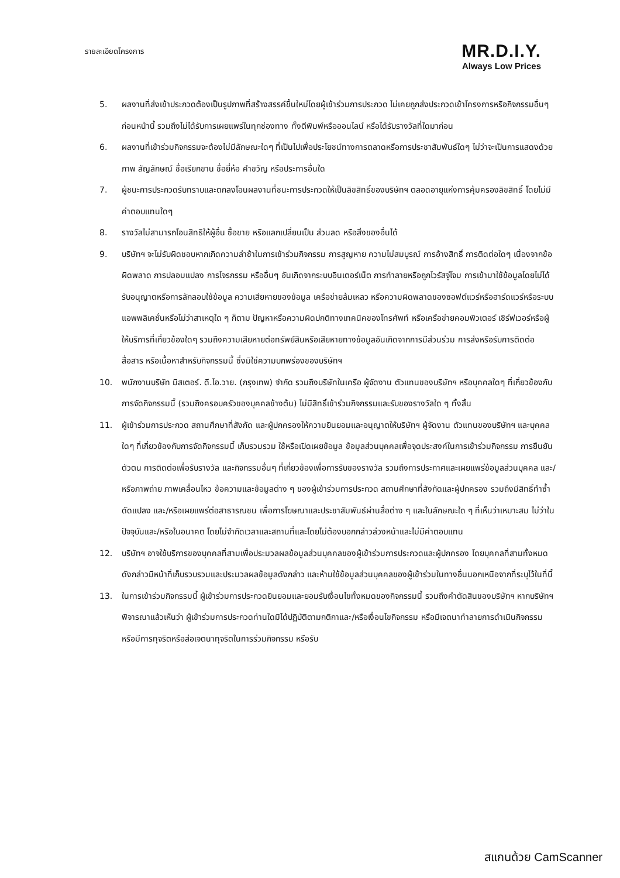รายละเอียดโครงการ
MR.D.I.Y.
Always Low Prices
5. ผลงานที่ส่งเข้าประกวดต้องเป็นรูปภาพที่สร้างสรรค์ขึ้นใหม่โดยผู้เข้าร่วมการประกวด ไม่เคยถูกส่งประกวดเข้าโครงการหรือกิจกรรมอื่นๆ ก่อนหน้านี้ รวมถึงไม่ได้รับการเผยแพร่ในทุกช่องทาง ทั้งตีพิมพ์หรือออนไลน์ หรือได้รับรางวัลที่ใดมาก่อน
6. ผลงานที่เข้าร่วมกิจกรรมจะต้องไม่มีลักษณะใดๆ ที่เป็นไปเพื่อประโยชน์ทางการตลาดหรือการประชาสัมพันธ์ใดๆ ไม่ว่าจะเป็นการแสดงด้วยภาพ สัญลักษณ์ ชื่อเรียกขาน ชื่อยี่ห้อ คำขวัญ หรือประการอื่นใด
7. ผู้ชนะการประกวดรับทราบและตกลงโอนผลงานที่ชนะการประกวดให้เป็นลิขสิทธิ์ของบริษัทฯ ตลอดอายุแห่งการคุ้มครองลิขสิทธิ์ โดยไม่มีค่าตอบแทนใดๆ
8. รางวัลไม่สามารถโอนสิทธิให้ผู้อื่น ซื้อขาย หรือแลกเปลี่ยนเป็น ส่วนลด หรือสิ่งของอื่นได้
9. บริษัทฯ จะไม่รับผิดชอบหากเกิดความล่าช้าในการเข้าร่วมกิจกรรม การสูญหาย ความไม่สมบูรณ์ การอ้างสิทธิ์ การติดต่อใดๆ เนื่องจากข้อผิดพลาด การปลอมแปลง การโจรกรรม หรืออื่นๆ อันเกิดจากระบบอินเตอร์เน็ต การทำลายหรือถูกไวรัสจู่โจม การเข้ามาใช้ข้อมูลโดยไม่ได้รับอนุญาตหรือการลักลอบใช้ข้อมูล ความเสียหายของข้อมูล เครือข่ายล้มเหลว หรือความผิดพลาดของซอฟต์แวร์หรือฮาร์ดแวร์หรือระบบแอพพลิเคชั่นหรือไม่ว่าสาเหตุใด ๆ ก็ตาม ปัญหาหรือความผิดปกติทางเทคนิคของโทรศัพท์ หรือเครือข่ายคอมพิวเตอร์ เซิร์ฟเวอร์หรือผู้ให้บริการที่เกี่ยวข้องใดๆ รวมถึงความเสียหายต่อทรัพย์สินหรือเสียหายทางข้อมูลอันเกิดจากการมีส่วนร่วม การส่งหรือรับการติดต่อสื่อสาร หรือเนื้อหาสำหรับกิจกรรมนี้ ซึ่งมิใช่ความบกพร่องของบริษัทฯ
10. พนักงานบริษัท มิสเตอร์. ดี.ไอ.วาย. (กรุงเทพ) จำกัด รวมถึงบริษัทในเครือ ผู้จัดงาน ตัวแทนของบริษัทฯ หรือบุคคลใดๆ ที่เกี่ยวข้องกับการจัดกิจกรรมนี้ (รวมถึงครอบครัวของบุคคลข้างต้น) ไม่มีสิทธิ์เข้าร่วมกิจกรรมและรับของรางวัลใด ๆ ทั้งสิ้น
11. ผู้เข้าร่วมการประกวด สถานศึกษาที่สังกัด และผู้ปกครองให้ความยินยอมและอนุญาตให้บริษัทฯ ผู้จัดงาน ตัวแทนของบริษัทฯ และบุคคลใดๆ ที่เกี่ยวข้องกับการจัดกิจกรรมนี้ เก็บรวมรวม ใช้หรือเปิดเผยข้อมูล ข้อมูลส่วนบุคคลเพื่อจุดประสงค์ในการเข้าร่วมกิจกรรม การยืนยันตัวตน การติดต่อเพื่อรับรางวัล และกิจกรรมอื่นๆ ที่เกี่ยวข้องเพื่อการรับของรางวัล รวมถึงการประกาศและเผยแพร่ข้อมูลส่วนบุคคล และ/หรือภาพถ่าย ภาพเคลื่อนไหว ข้อความและข้อมูลต่าง ๆ ของผู้เข้าร่วมการประกวด สถานศึกษาที่สังกัดและผู้ปกครอง รวมถึงมีสิทธิ์ทำซ้ำ ดัดแปลง และ/หรือเผยแพร่ต่อสาธารณชน เพื่อการโฆษณาและประชาสัมพันธ์ผ่านสื่อต่าง ๆ และในลักษณะใด ๆ ที่เห็นว่าเหมาะสม ไม่ว่าในปัจจุบันและ/หรือในอนาคต โดยไม่จำกัดเวลาและสถานที่และโดยไม่ต้องบอกกล่าวล่วงหน้าและไม่มีค่าตอบแทน
12. บริษัทฯ อาจใช้บริการของบุคคลที่สามเพื่อประมวลผลข้อมูลส่วนบุคคลของผู้เข้าร่วมการประกวดและผู้ปกครอง โดยบุคคลที่สามทั้งหมดดังกล่าวมีหน้าที่เก็บรวบรวมและประมวลผลข้อมูลดังกล่าว และห้ามใช้ข้อมูลส่วนบุคคลของผู้เข้าร่วมในทางอื่นนอกเหนือจากที่ระบุไว้ในที่นี้
13. ในการเข้าร่วมกิจกรรมนี้ ผู้เข้าร่วมการประกวดยินยอมและยอมรับเงื่อนไขทั้งหมดของกิจกรรมนี้ รวมถึงคำตัดสินของบริษัทฯ หากบริษัทฯ พิจารณาแล้วเห็นว่า ผู้เข้าร่วมการประกวดท่านใดมิได้ปฏิบัติตามกติกาและ/หรือเงื่อนไขกิจกรรม หรือมีเจตนาทำลายการดำเนินกิจกรรม หรือมีการทุจริตหรือส่อเจตนาทุจริตในการร่วมกิจกรรม หรือรับ
สแกนด้วย CamScanner